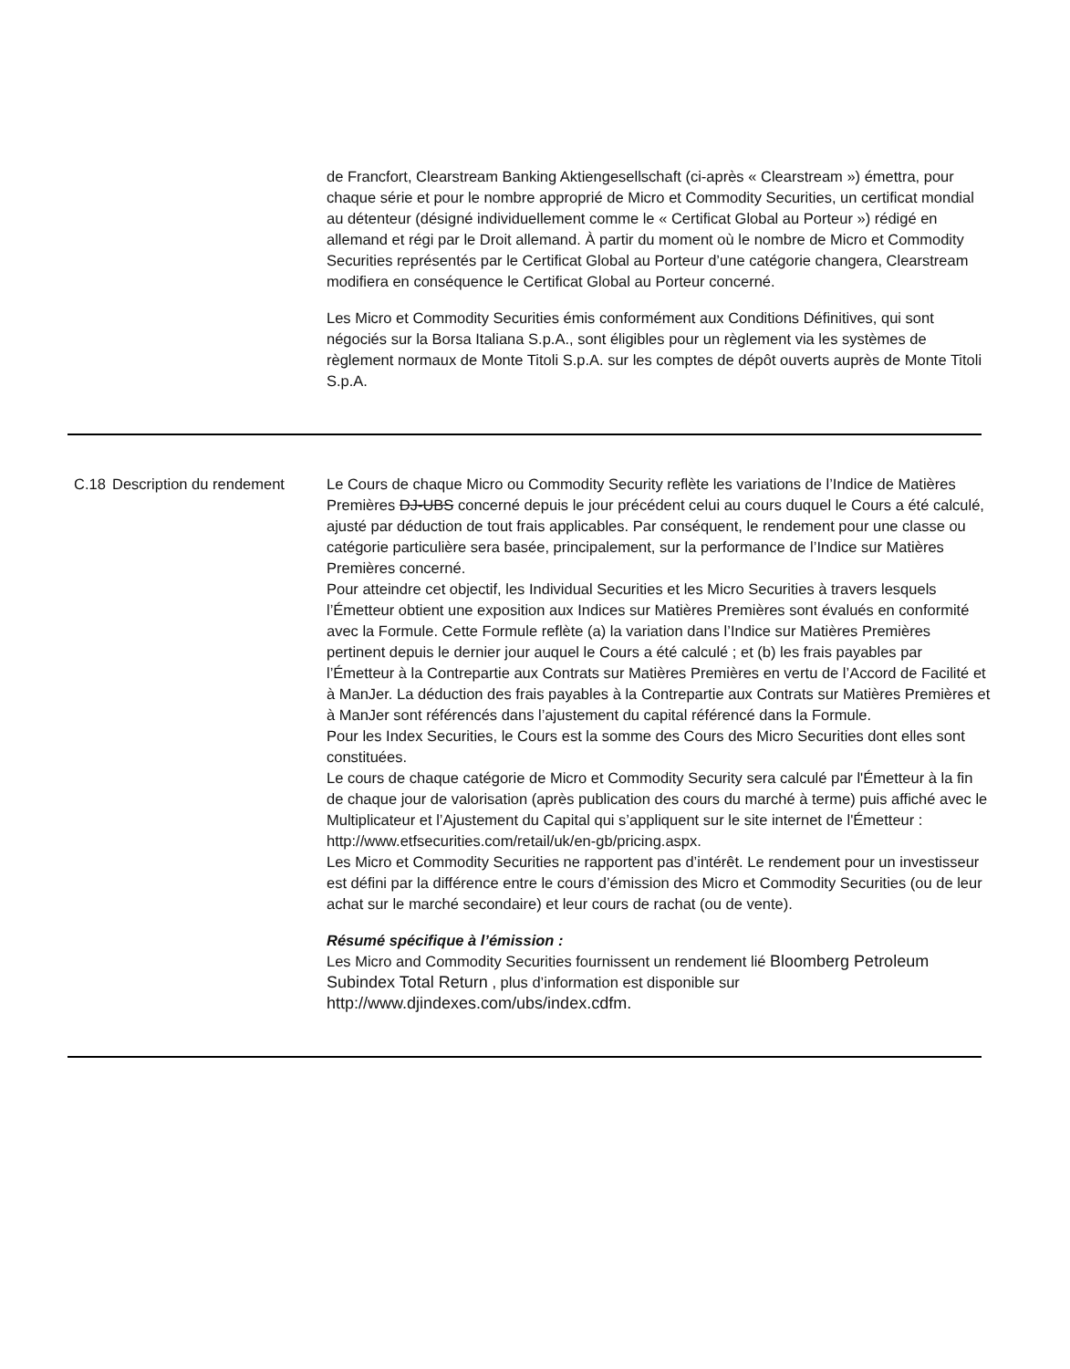de Francfort, Clearstream Banking Aktiengesellschaft (ci-après « Clearstream ») émettra, pour chaque série et pour le nombre approprié de Micro et Commodity Securities, un certificat mondial au détenteur (désigné individuellement comme le « Certificat Global au Porteur ») rédigé en allemand et régi par le Droit allemand. À partir du moment où le nombre de Micro et Commodity Securities représentés par le Certificat Global au Porteur d’une catégorie changera, Clearstream modifiera en conséquence le Certificat Global au Porteur concerné.
Les Micro et Commodity Securities émis conformément aux Conditions Définitives, qui sont négociés sur la Borsa Italiana S.p.A., sont éligibles pour un règlement via les systèmes de règlement normaux de Monte Titoli S.p.A. sur les comptes de dépôt ouverts auprès de Monte Titoli S.p.A.
C.18 Description du rendement
Le Cours de chaque Micro ou Commodity Security reflète les variations de l’Indice de Matières Premières DJ-UBS concerné depuis le jour précédent celui au cours duquel le Cours a été calculé, ajusté par déduction de tout frais applicables. Par conséquent, le rendement pour une classe ou catégorie particulière sera basée, principalement, sur la performance de l’Indice sur Matières Premières concerné.
Pour atteindre cet objectif, les Individual Securities et les Micro Securities à travers lesquels l’Émetteur obtient une exposition aux Indices sur Matières Premières sont évalués en conformité avec la Formule. Cette Formule reflète (a) la variation dans l’Indice sur Matières Premières pertinent depuis le dernier jour auquel le Cours a été calculé ; et (b) les frais payables par l’Émetteur à la Contrepartie aux Contrats sur Matières Premières en vertu de l’Accord de Facilité et à ManJer. La déduction des frais payables à la Contrepartie aux Contrats sur Matières Premières et à ManJer sont référencés dans l’ajustement du capital référencé dans la Formule.
Pour les Index Securities, le Cours est la somme des Cours des Micro Securities dont elles sont constituées.
Le cours de chaque catégorie de Micro et Commodity Security sera calculé par l'Émetteur à la fin de chaque jour de valorisation (après publication des cours du marché à terme) puis affiché avec le Multiplicateur et l’Ajustement du Capital qui s’appliquent sur le site internet de l'Émetteur :
http://www.etfsecurities.com/retail/uk/en-gb/pricing.aspx.
Les Micro et Commodity Securities ne rapportent pas d’intérêt. Le rendement pour un investisseur est défini par la différence entre le cours d’émission des Micro et Commodity Securities (ou de leur achat sur le marché secondaire) et leur cours de rachat (ou de vente).
Résumé spécifique à l’émission :
Les Micro and Commodity Securities fournissent un rendement lié Bloomberg Petroleum Subindex Total Return , plus d’information est disponible sur http://www.djindexes.com/ubs/index.cdfm.